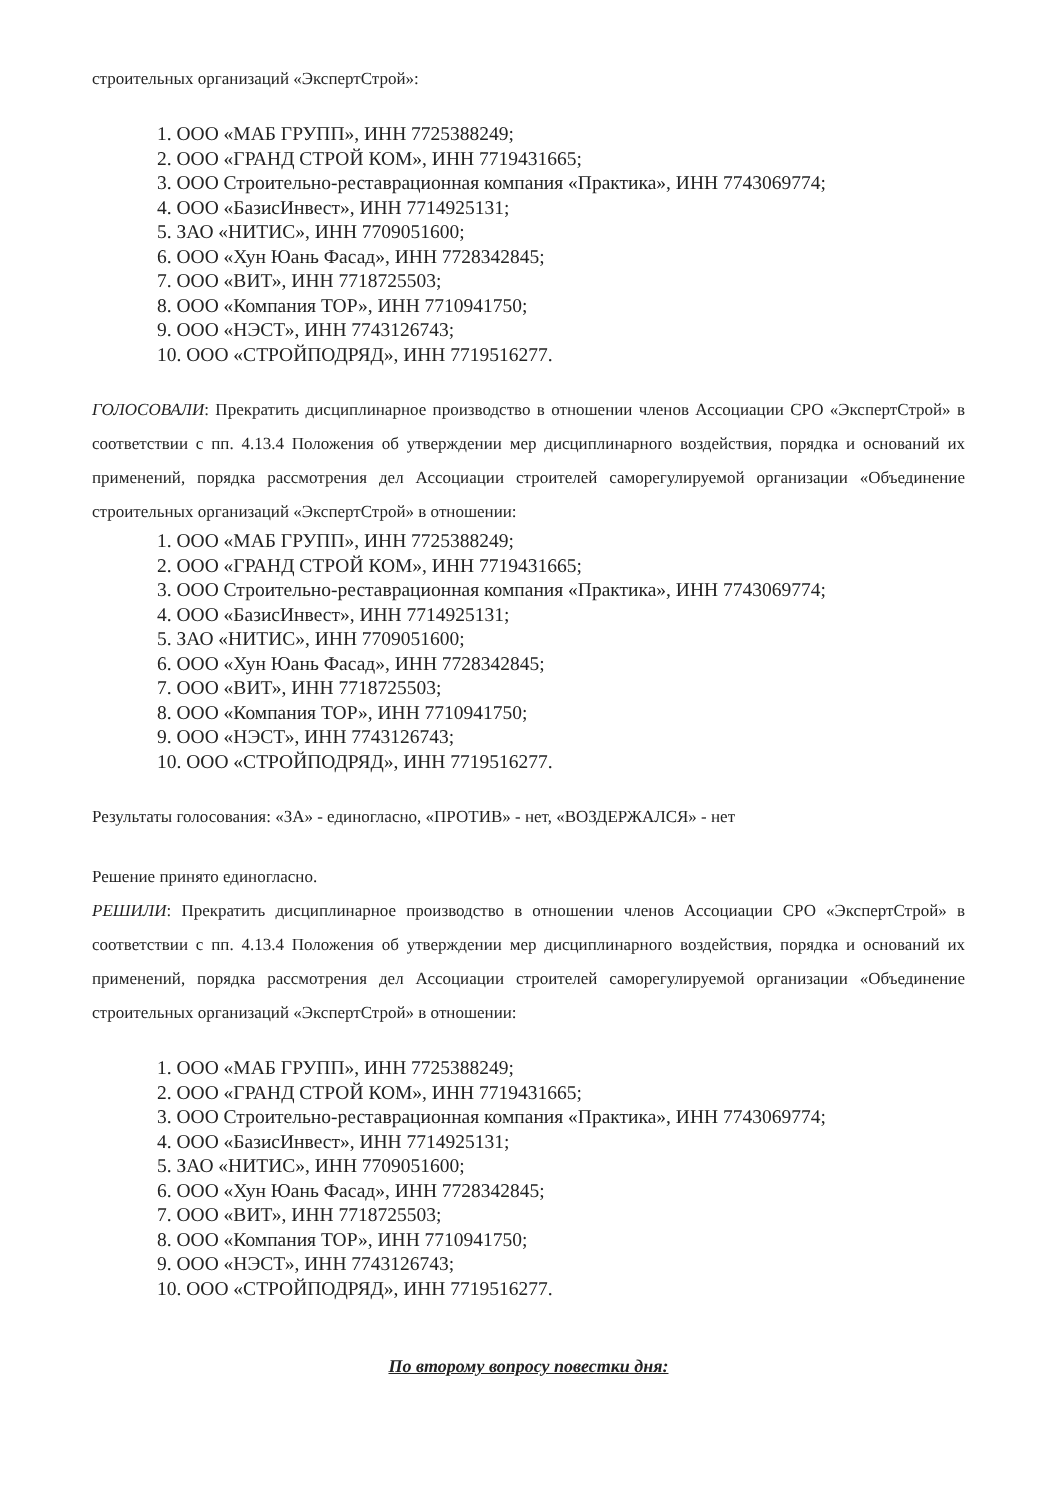строительных организаций «ЭкспертСтрой»:
1. ООО «МАБ ГРУПП», ИНН 7725388249;
2. ООО «ГРАНД СТРОЙ КОМ», ИНН 7719431665;
3. ООО Строительно-реставрационная компания «Практика», ИНН 7743069774;
4. ООО «БазисИнвест», ИНН 7714925131;
5. ЗАО «НИТИС», ИНН 7709051600;
6. ООО «Хун Юань Фасад», ИНН 7728342845;
7. ООО «ВИТ», ИНН 7718725503;
8. ООО «Компания ТОР», ИНН 7710941750;
9. ООО «НЭСТ», ИНН 7743126743;
10. ООО «СТРОЙПОДРЯД», ИНН 7719516277.
ГОЛОСОВАЛИ: Прекратить дисциплинарное производство в отношении членов Ассоциации СРО «ЭкспертСтрой» в соответствии с пп. 4.13.4 Положения об утверждении мер дисциплинарного воздействия, порядка и оснований их применений, порядка рассмотрения дел Ассоциации строителей саморегулируемой организации «Объединение строительных организаций «ЭкспертСтрой» в отношении:
1. ООО «МАБ ГРУПП», ИНН 7725388249;
2. ООО «ГРАНД СТРОЙ КОМ», ИНН 7719431665;
3. ООО Строительно-реставрационная компания «Практика», ИНН 7743069774;
4. ООО «БазисИнвест», ИНН 7714925131;
5. ЗАО «НИТИС», ИНН 7709051600;
6. ООО «Хун Юань Фасад», ИНН 7728342845;
7. ООО «ВИТ», ИНН 7718725503;
8. ООО «Компания ТОР», ИНН 7710941750;
9. ООО «НЭСТ», ИНН 7743126743;
10. ООО «СТРОЙПОДРЯД», ИНН 7719516277.
Результаты голосования: «ЗА» - единогласно, «ПРОТИВ» - нет, «ВОЗДЕРЖАЛСЯ» - нет
Решение принято единогласно.
РЕШИЛИ: Прекратить дисциплинарное производство в отношении членов Ассоциации СРО «ЭкспертСтрой» в соответствии с пп. 4.13.4 Положения об утверждении мер дисциплинарного воздействия, порядка и оснований их применений, порядка рассмотрения дел Ассоциации строителей саморегулируемой организации «Объединение строительных организаций «ЭкспертСтрой» в отношении:
1. ООО «МАБ ГРУПП», ИНН 7725388249;
2. ООО «ГРАНД СТРОЙ КОМ», ИНН 7719431665;
3. ООО Строительно-реставрационная компания «Практика», ИНН 7743069774;
4. ООО «БазисИнвест», ИНН 7714925131;
5. ЗАО «НИТИС», ИНН 7709051600;
6. ООО «Хун Юань Фасад», ИНН 7728342845;
7. ООО «ВИТ», ИНН 7718725503;
8. ООО «Компания ТОР», ИНН 7710941750;
9. ООО «НЭСТ», ИНН 7743126743;
10. ООО «СТРОЙПОДРЯД», ИНН 7719516277.
По второму вопросу повестки дня: